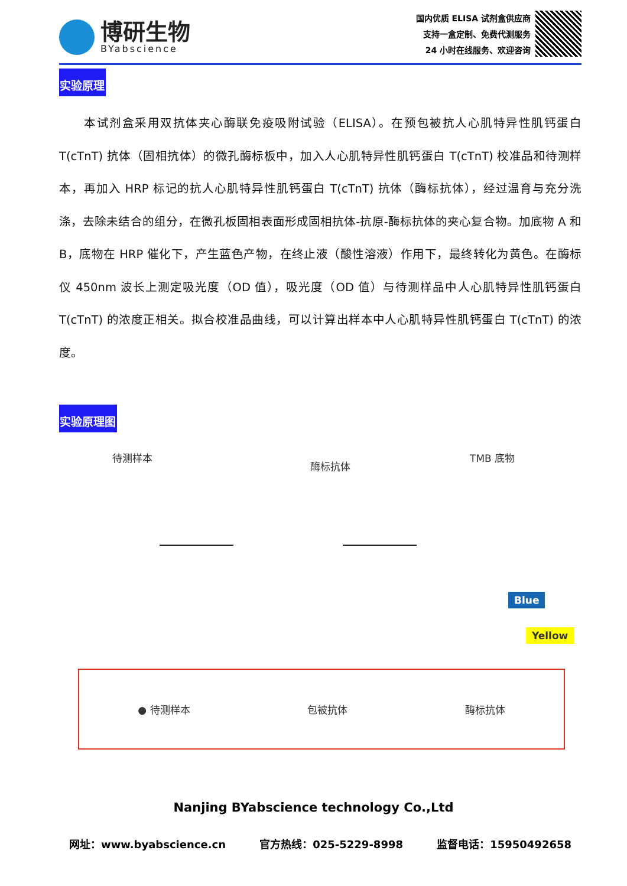博研生物
BYabscience
国内优质 ELISA 试剂盒供应商
支持一盒定制、免费代测服务
24 小时在线服务、欢迎咨询
实验原理
本试剂盒采用双抗体夹心酶联免疫吸附试验（ELISA）。在预包被抗人心肌特异性肌钙蛋白T(cTnT) 抗体（固相抗体）的微孔酶标板中，加入人心肌特异性肌钙蛋白 T(cTnT) 校准品和待测样本，再加入 HRP 标记的抗人心肌特异性肌钙蛋白 T(cTnT) 抗体（酶标抗体），经过温育与充分洗涤，去除未结合的组分，在微孔板固相表面形成固相抗体-抗原-酶标抗体的夹心复合物。加底物 A 和 B，底物在 HRP 催化下，产生蓝色产物，在终止液（酸性溶液）作用下，最终转化为黄色。在酶标仪 450nm 波长上测定吸光度（OD 值），吸光度（OD 值）与待测样品中人心肌特异性肌钙蛋白 T(cTnT) 的浓度正相关。拟合校准品曲线，可以计算出样本中人心肌特异性肌钙蛋白 T(cTnT) 的浓度。
实验原理图
待测样本
酶标抗体
TMB 底物
Blue
Yellow
● 待测样本 包被抗体 酶标抗体
Nanjing BYabscience technology Co.,Ltd
网址：www.byabscience.cn 官方热线：025-5229-8998 监督电话：15950492658